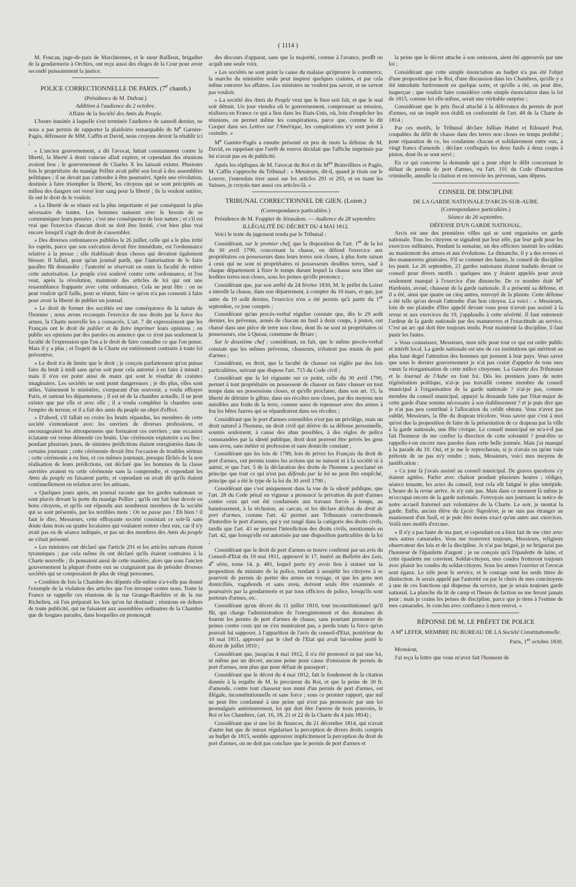( 1114 )
M. Foucau, juge-de-paix de Marchiennes, et le sieur Bailleux, brigadier de la gendarmerie à Orchies, ont reçu aussi des éloges de la Cour pour avoir secondé puissamment la justice.
POLICE CORRECTIONNELLE DE PARIS. (7<sup>e</sup> chamb.)
(Présidence de M. Dufour.)
Addition à l'audience du 2 octobre.
Affaire de la Société des Amis du Peuple.
L'heure inusitée à laquelle s'est terminée l'audience de samedi dernier, ne nous a pas permis de rapporter la plaidoirie remarquable de M<sup>e</sup> Garnier-Pagès, défenseur de MM. Caffin et David, nous croyons devoir la rétablir ici :
« L'ancien gouvernement, a dit l'avocat, luttait constamment contre la liberté, la liberté à demi vaincue allait expirer, et cependant des réunions avaient lieu ; le gouvernement de Charles X les laissait exister. Plusieurs fois le propriétaire du manége Pellier avait prêté son local à des assemblées politiques ; il ne devait pas s'attendre à être poursuivi. Après une révolution, destinée à faire triompher la liberté, les citoyens qui se sont précipités au milieu des dangers ont versé leur sang pour la liberté ; ils la veulent entière, ils ont le droit de le vouloir.
» La liberté de se réunir est la plus importante et par conséquent la plus nécessaire de toutes. Les hommes naissent avec le besoin de se communiquer leurs pensées ; c'est une conséquence de leur nature ; et s'il est vrai que l'exercice d'aucun droit ne doit être limité, c'est bien plus vrai encore lorsqu'il s'agit du droit de s'assembler.
» Des diverses ordonnances publiées le 26 juillet, celle qui a le plus irrité les esprits, parce que son exécution devait être immédiate, est l'ordonnance relative à la presse ; elle établissait deux choses qui devaient également blesser. Il fallait, pour qu'un journal parût, que l'autorisation de le faire paraître fût demandée ; l'autorité se réservait en outre la faculté de retirer cette autorisation. Le peuple s'est soulevé contre cette ordonnance, et l'on veut, après la révolution, maintenir des articles de loi qui ont une ressemblance frappante avec cette ordonnance. Cela ne peut être : on ne peut vouloir qu'il faille, pour se réunir, faire ce qu'on n'a pas consenti à faire pour avoir la liberté de publier un journal.
» Le droit de former des sociétés est une conséquence de la nature de l'homme ; nous avons reconquis l'exercice de nos droits par la force des armes, la Charte nouvelle les a consacrés. L'art. 7 dit expressément que les Français ont le droit de publier et de faire imprimer leurs opinions ; on publie ses opinions par des paroles ou annonce que ce n'est pas seulement la faculté de l'expression que l'on a le droit de faire connaître ce que l'on pense. Mais il y a plus ; et l'esprit de la Charte est entièrement contraire à toute loi préventive.
» Le droit n'a de limite que le droit ; je conçois parfaitement qu'on puisse faire du bruit à midi sans qu'on soit pour cela autorisé à en faire à minuit ; mais il n'en est point ainsi de maux qui sont le résultat de craintes imaginaires. Les sociétés ne sont point dangereuses ; je dis plus, elles sont utiles. Vainement le ministère, s'emparant d'un souvenir, a voulu effrayer Paris, et surtout les départemens ; il est né de la chambre actuelle, il ne peut exister que par elle et avec elle ; il a voulu compléter la chambre sous l'empire de terreur, et il a fait des amis du peuple un objet d'effroi.
» D'abord, s'il fallait en croire les bruits répandus, les membres de cette société s'entendaient avec les ouvriers de diverses professions, et encourageaient les attroupemens que formaient ces ouvriers ; une occasion éclatante est venue démentir ces bruits. Une cérémonie expiatoire a eu lieu ; pendant plusieurs jours, de sinistres prédictions étaient enregistrées dans de certains journaux ; cette cérémonie devait être l'occasion de troubles sérieux ; cette cérémonie a eu lieu, et ces mêmes journaux, presque fâchés de la non réalisation de leurs prédictions, ont déclaré que les hommes de la classe ouvrière avaient vu cette cérémonie sans la comprendre, et cependant les Amis du peuple en faisaient partie, et cependant on avait dit qu'ils étaient continuellement en relation avec les artisans.
» Quelques jours après, un journal raconte que les gardes nationaux se sont placés devant la porte du manége Pellier ; qu'ils ont fait leur devoir en bons citoyens, et qu'ils ont répondu aux nombreux membres de la société qui se sont présentés, par les terribles mots : On ne passe pas ! Eh bien ! il faut le dire, Messieurs, cette effrayante société consistait ce soir-là sans doute dans trois ou quatre locataires qui voulaient rentrer chez eux, car il n'y avait pas eu de séance indiquée, et pas un des membres des Amis du peuple ne s'était présenté.
» Les ministres ont déclaré que l'article 291 et les articles suivans étaient tyranniques ; par cela même ils ont déclaré qu'ils étaient contraires à la Charte nouvelle ; ils pensaient aussi de cette manière, alors que sous l'ancien gouvernement la plupart d'entre eux ne craignaient pas de présider diverses sociétés qui se composaient de plus de vingt personnes.
» Combien de fois la Chambre des députés elle-même n'a-t-elle pas donné l'exemple de la violation des articles que l'on invoque contre nous. Toute la France se rappelle ces réunions de la rue Grange-Batelière et de la rue Richelieu, où l'on préparait les lois qu'on lui destinait ; réunions en dehors de toute publicité, qui ne faisaient aux assemblées ordinaires de la Chambre que de longues parades, dans lesquelles on prononçait
des discours d'apparat, sans que la majorité, connue à l'avance, perdît ou acquît une seule voix.
» Les sociétés ne sont point la cause du malaise qu'éprouve le commerce, la marche du ministère seule peut inspirer quelques craintes, et par cela même entraver les affaires. Les ministres ne veulent pas savoir, et ne savent pas vouloir.
» La société des Amis du Peuple veut que le bien soit fait, et que le mal soit détruit. Un jour viendra où le gouvernement, comprenant sa mission, réalisera en France ce qui a lieu dans les Etats-Unis, où, loin d'empêcher les réunions, on permet même les conspirations, parce que, comme le dit Cooper dans ses Lettres sur l'Amérique, les conspirations n'y sont point à craindre. »
M<sup>e</sup> Garnier-Pagès a ensuite présenté en peu de mots la défense de M. David, en rappelant que l'arrêt de renvoi décidait que l'affiche imprimée par lui n'avait pas eu de publicité.
Après les répliques de M. l'avocat du Roi et de M<sup>es</sup> Boinvilliers et Pagès, M. Caffin s'approche du Tribunal : « Messieurs, dit-il, quand je tirais sur le Louvre, j'entendais tirer aussi sur les articles 291 et 293, et en tuant les Suisses, je croyais tuer aussi ces articles-là. »
TRIBUNAL CORRECTIONNEL DE GIEN. (Loiret.)
(Correspondance particulière.)
Présidence de M. Frappier de Jérusalem. — Audience du 28 septembre.
ILLÉGALITÉ DU DÉCRET DU 4 MAI 1812.
Voici le texte du jugement rendu par le Tribunal :
Considérant, sur le premier chef, que la disposition de l'art. 1<sup>er</sup> de la loi du 30 avril 1790, concernant la chasse, en défend l'exercice aux propriétaires ou possesseurs dans leurs terres non closes, à plus forte raison à ceux qui ne sont ni propriétaires ni possesseurs desdites terres, sauf à chaque département à fixer le temps durant lequel la chasse sera libre sur lesdites terres non closes, sous les peines qu'elle prononce ;
Considérant que, par son arrêté du 24 février 1830, M. le préfet du Loiret a interdit la chasse, dans son département, à compter du 10 mars, et que, par autre du 19 août dernier, l'exercice n'en a été permis qu'à partir du 1<sup>er</sup> septembre, ce jour compris ;
Considérant qu'un procès-verbal régulier constate que, dès le 29 août dernier, les prévenus, armés de chacun un fusil à deux coups, à piston, ont chassé dans une pièce de terre non close, dont ils ne sont ni propriétaires ni possesseurs, sise à Queau, commune de Briare ;
Sur le deuxième chef : considérant, en fait, que le même procès-verbal constate que les mêmes prévenus, chasseurs, n'étaient pas munis de port d'armes ;
Considérant, en droit, que la faculté de chasser est réglée par des lois particulières, suivant que dispose l'art. 715 du Code civil ;
Considérant que la loi régnante sur ce point, celle du 30 avril 1790, permet à tout propriétaire ou possesseur de chasser ou faire chasser en tout temps dans ses possessions closes, et qu'elle proclame, dans son art. 15, la liberté de détruire le gibier, dans ses récoltes non closes, par des moyens non nuisibles aux fruits de la terre, comme aussi de repousser avec des armes à feu les bêtes fauves qui se répandraient dans ses récoltes ;
Considérant que le port d'armes ostensibles n'est pas un privilége, mais un droit naturel à l'homme, un droit civil qui dérive de sa défense personnelle, soumis seulement, à cause des abus possibles, à des règles de police commandées par la sûreté publique, droit dont peuvent être privés les gens sans aveu, sans métier ni profession et sans domicile constant ;
Considérant que les lois de 1789, loin de priver les Français du droit de port d'armes, ont permis toutes les actions qui ne nuisent ni à la société ni à autrui, et que l'art. 5 de la déclaration des droits de l'homme a proclamé en principe que tout ce qui n'est pas défendu par la loi ne peut être empêché, principe qui a été le type de la loi du 30 avril 1790 ;
Considérant que c'est uniquement dans la vue de la sûreté publique, que l'art. 28 du Code pénal en vigueur a prononcé la privation du port d'armes contre ceux qui ont été condamnés aux travaux forcés à temps, au bannissement, à la réclusion, au carcan, et les déclare déchus du droit de port d'armes, comme l'art. 42 permet aux Tribunaux correctionnels d'interdire le port d'armes, qui y est rangé dans la catégorie des droits civils, tandis que l'art. 43 ne permet l'interdiction des droits civils, mentionnés en l'art. 42, que lorsqu'elle est autorisée par une disposition particulière de la loi ;
Considérant que le droit de port d'armes se trouve confirmé par un avis du Conseil-d'Etat du 10 mai 1811, approuvé le 17, inséré au Bulletin des Lois, 4<sup>e</sup> série, tome 14, p. 481, lequel porte n'y avoir lieu à statuer sur la proposition du ministre de la police, tendant à assujétir les citoyens à se pourvoir de permis de porter des armes en voyage, et que les gens non domiciliés, vagabonds et sans aveu, doivent seuls être examinés et poursuivis par la gendarmerie et par tous officiers de police, lorsqu'ils sont porteurs d'armes, etc.
Considérant qu'un décret du 11 juillet 1810, tout inconstitutionnel qu'il fût, qui charge l'administration de l'enregistrement et des domaines de fournir les permis de port d'armes de chasse, sans pourtant prononcer de peines contre ceux qui ne s'en muniraient pas, a perdu toute la force qu'on pouvait lui supposer, à l'apparition de l'avis du conseil-d'Etat, postérieur du 10 mai 1811, approuvé par le chef de l'Etat qui avait lui-même porté le décret de juillet 1810 ;
Considérant que, jusqu'au 4 mai 1812, il n'a été prononcé ni par une loi, ni même par un décret, aucune peine pour cause d'omission de permis de port d'armes, non plus que pour défaut de passeport ;
Considérant que le décret du 4 mai 1812, fait le fondement de la citation donnée à la requête de M. le procureur du Roi, et que la peine de 30 fr. d'amende, contre tout chasseur non muni d'un permis de port d'armes, est illégale, inconstitutionnelle et sans force ; sous ce premier rapport, que nul ne peut être condamné à une peine qui n'est pas prononcée par une loi promulguée antérieurement, loi qui doit être l'œuvre de trois pouvoirs, le Roi et les Chambres, (art. 16, 18, 21 et 22 de la Charte du 4 juin 1814) ;
Considérant que si une loi de finances, du 21 décembre 1814, qui n'avait d'autre but que de mieux régulariser la perception de divers droits compris au budjet de 1815, semble approuver implicitement la perception du droit de port d'armes, on ne doit pas conclure que le permis de port d'armes et
la peine que le décret attache à son omission, aient été approuvés par une loi ;
Considérant que cette simple énonciation au budjet n'a pas été l'objet d'une proposition par le Roi, d'une discussion dans les Chambres, qu'elle y a été introduite furtivement en quelque sorte, et qu'elle a été, on peut dire, inaperçue ; que vouloir faire considérer cette simple énonciation dans la loi de 1815, comme loi elle-même, serait une véritable surprise ;
Considérant que le prix fiscal attaché à la délivrance du permis de port d'armes, est un impôt non établi en conformité de l'art. 48 de la Charte de 1814 ;
Par ces motifs, le Tribunal déclare Jullian Hattet et Edouard Prat, coupables du délit de chasse dans des terres non closes en temps prohibé ; pour réparation de ce, les condamne chacun et solidairement entre eux, à vingt francs d'amende ; déclare confisqués les deux fusils à deux coups à piston, dont ils se sont servi ;
En ce qui concerne la demande qui a pour objet le délit concernant le défaut de permis de port d'armes, vu l'art. 191 du Code d'instruction criminelle, annulle la citation et en renvoie les prévenus, sans dépens.
CONSEIL DE DISCIPLINE
DE LA GARDE NATIONALE D'ARCIS-SUR-AUBE.
(Correspondance particulière.)
Séance du 26 septembre.
DÉFENSE D'UN GARDE NATIONAL.
Arcis est une des premières villes qui se sont organisées en garde nationale. Tous les citoyens se signalent par leur zèle, par leur goût pour les exercices militaires. Pendant la semaine, un des officiers instruit les soldats au maniement des armes et aux évolutions. Le dimanche, il y a des revues et des manœuvres générales. S'il se commet des fautes, le conseil de discipline les punit. Le 26 septembre, 21 gardes nationaux étaient traduits devant ce conseil pour divers motifs : quelques uns y étaient appelés pour avoir seulement manqué à l'exercice d'un dimanche. De ce nombre était M<sup>e</sup> Hardouin, avoué, chasseur de la garde nationale. Il a présenté sa défense, et il a été, ainsi que quatre ou cinq autres, renvoyé de la plainte. Cette défense a été telle qu'on devait l'attendre d'un bon citoyen. La voici : « Messieurs, loin de me plaindre d'être appelé devant vous pour n'avoir pas assisté à la revue et aux exercices du 19, j'applaudis à cette sévérité. Il faut entretenir l'ardeur de la garde nationale par des manœuvres et l'exactitude au service. C'est un arc qui doit être toujours tendu. Pour maintenir la discipline, il faut punir les fautes.
» Vous connaissez, Messieurs, mon zèle pour tout ce qui est ordre public et intérêt local. La garde nationale est une de ces institutions qui méritent au plus haut degré l'attention des hommes qui pensent à leur pays. Vous savez que sous le dernier gouvernement je n'ai pas craint d'appeler de tous mes vœux la réorganisation de cette milice citoyenne. La Gazette des Tribunaux et le Journal de l'Aube en font foi. Dès les premiers jours de notre régénération politique, n'ai-je pas travaillé comme membre du conseil municipal à l'organisation de la garde nationale ? n'ai-je pas, comme membre du conseil municipal, appuyé la demande faite par l'état-major de cette garde d'une somme nécessaire à son établissement ? et je puis dire que je n'ai pas peu contribué à l'allocation du crédit obtenu. Vous n'avez pas oublié, Messieurs, la fête du drapeau tricolore. Vous savez que c'est à moi qu'est due la proposition de faire de la présentation de ce drapeau par la ville à la garde nationale, une fête civique. Le conseil municipal ne m'a-t-il pas fait l'honneur de me confier la direction de cette solennité ? peut-être se rappelle-t-on encore mes paroles dans cette belle journée. Mais j'ai manqué à la parade du 19. Oui, et je me le reprocherais, si je n'avais eu qu'un vain prétexte de ne pas m'y rendre ; mais, Messieurs, voici mes moyens de justification :
» Ce jour là j'avais assisté au conseil municipal. De graves questions s'y étaient agitées. Parler avec chaleur pendant plusieurs heures ; rédiger, séance tenante, les actes du conseil, tout cela eût fatigué le plus intrépide. L'heure de la revue arrive. Je n'y suis pas. Mais dans ce moment là même je m'occupai encore de la garde nationale. J'envoyais aux journaux la notice de notre accueil fraternel aux volontaires de la Charte. Le soir, je montai la garde. Enfin, ancien élève du Lycée Napoléon, je ne suis pas étranger au maniement d'un fusil, et je puis être moins exact qu'un autre aux exercices. Voilà mes motifs d'excuse.
» Il n'y a pas faute de ma part, et cependant on a bien fait de me citer avec mes autres camarades. Vous me trouverez toujours, Messieurs, religieux observateur des lois et de la discipline. Je n'ai pas brigué, je ne briguerai pas l'honneur de l'épaulette d'argent ; je ne conçois qu'à l'épaulette de laine, et cette épaulette me convient. Soldat-citoyen, mes coudes frotteront toujours avec plaisir les coudes du soldat-citoyen. Sous les armes l'ouvrier et l'avocat sont égaux. Le zèle pour le service, et le courage sont les seuls titres de distinction. Je serais appelé par l'autorité ou par le choix de mes concitoyens à une de ces fonctions qui dispense du service, que je serais toujours garde national. La planche du lit de camp et l'heure de faction ne me feront jamais peur ; mais je crains les peines de discipline, parce que je tiens à l'estime de mes camarades. Je conclus avec confiance à mon renvoi. »
RÉPONSE DE M. LE PRÉFET DE POLICE
A M<sup>e</sup> LEFER, MEMBRE DU BUREAU DE LA Société Constitutionnelle.
Paris, 1<sup>er</sup> octobre 1830.
Monsieur,
J'ai reçu la lettre que vous m'avez fait l'honneur de